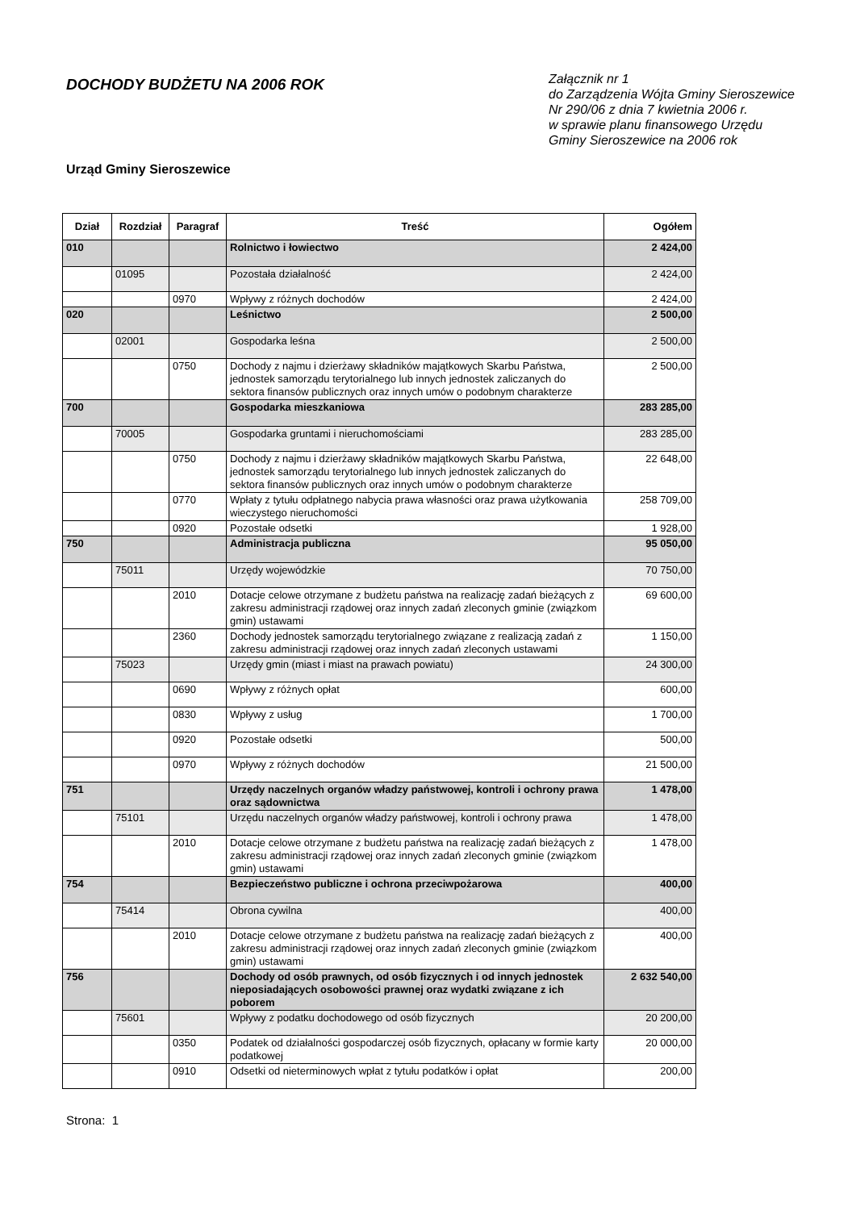DOCHODY BUDŻETU NA 2006 ROK
Załącznik nr 1
do Zarządzenia Wójta Gminy Sieroszewice
Nr 290/06 z dnia 7 kwietnia 2006 r.
w sprawie planu finansowego Urzędu
Gminy Sieroszewice na 2006 rok
Urząd Gminy Sieroszewice
| Dział | Rozdział | Paragraf | Treść | Ogółem |
| --- | --- | --- | --- | --- |
| 010 | | | Rolnictwo i łowiectwo | 2 424,00 |
| | 01095 | | Pozostała działalność | 2 424,00 |
| | | 0970 | Wpływy z różnych dochodów | 2 424,00 |
| 020 | | | Leśnictwo | 2 500,00 |
| | 02001 | | Gospodarka leśna | 2 500,00 |
| | | 0750 | Dochody z najmu i dzierżawy składników majątkowych Skarbu Państwa, jednostek samorządu terytorialnego lub innych jednostek zaliczanych do sektora finansów publicznych oraz innych umów o podobnym charakterze | 2 500,00 |
| 700 | | | Gospodarka mieszkaniowa | 283 285,00 |
| | 70005 | | Gospodarka gruntami i nieruchomościami | 283 285,00 |
| | | 0750 | Dochody z najmu i dzierżawy składników majątkowych Skarbu Państwa, jednostek samorządu terytorialnego lub innych jednostek zaliczanych do sektora finansów publicznych oraz innych umów o podobnym charakterze | 22 648,00 |
| | | 0770 | Wpłaty z tytułu odpłatnego nabycia prawa własności oraz prawa użytkowania wieczystego nieruchomości | 258 709,00 |
| | | 0920 | Pozostałe odsetki | 1 928,00 |
| 750 | | | Administracja publiczna | 95 050,00 |
| | 75011 | | Urzędy wojewódzkie | 70 750,00 |
| | | 2010 | Dotacje celowe otrzymane z budżetu państwa na realizację zadań bieżących z zakresu administracji rządowej oraz innych zadań zleconych gminie (związkom gmin) ustawami | 69 600,00 |
| | | 2360 | Dochody jednostek samorządu terytorialnego związane z realizacją zadań z zakresu administracji rządowej oraz innych zadań zleconych ustawami | 1 150,00 |
| | 75023 | | Urzędy gmin (miast i miast na prawach powiatu) | 24 300,00 |
| | | 0690 | Wpływy z różnych opłat | 600,00 |
| | | 0830 | Wpływy z usług | 1 700,00 |
| | | 0920 | Pozostałe odsetki | 500,00 |
| | | 0970 | Wpływy z różnych dochodów | 21 500,00 |
| 751 | | | Urzędy naczelnych organów władzy państwowej, kontroli i ochrony prawa oraz sądownictwa | 1 478,00 |
| | 75101 | | Urzędu naczelnych organów władzy państwowej, kontroli i ochrony prawa | 1 478,00 |
| | | 2010 | Dotacje celowe otrzymane z budżetu państwa na realizację zadań bieżących z zakresu administracji rządowej oraz innych zadań zleconych gminie (związkom gmin) ustawami | 1 478,00 |
| 754 | | | Bezpieczeństwo publiczne i ochrona przeciwpożarowa | 400,00 |
| | 75414 | | Obrona cywilna | 400,00 |
| | | 2010 | Dotacje celowe otrzymane z budżetu państwa na realizację zadań bieżących z zakresu administracji rządowej oraz innych zadań zleconych gminie (związkom gmin) ustawami | 400,00 |
| 756 | | | Dochody od osób prawnych, od osób fizycznych i od innych jednostek nieposiadających osobowości prawnej oraz wydatki związane z ich poborem | 2 632 540,00 |
| | 75601 | | Wpływy z podatku dochodowego od osób fizycznych | 20 200,00 |
| | | 0350 | Podatek od działalności gospodarczej osób fizycznych, opłacany w formie karty podatkowej | 20 000,00 |
| | | 0910 | Odsetki od nieterminowych wpłat z tytułu podatków i opłat | 200,00 |
Strona: 1